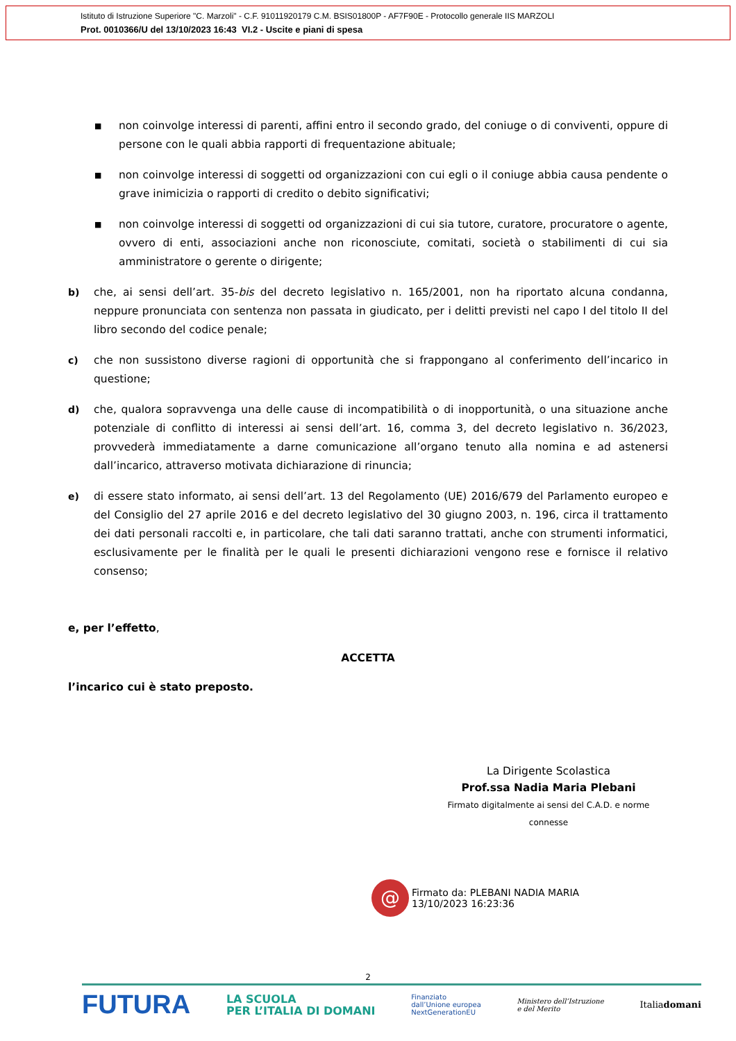Istituto di Istruzione Superiore "C. Marzoli" - C.F. 91011920179 C.M. BSIS01800P - AF7F90E - Protocollo generale IIS MARZOLI
Prot. 0010366/U del 13/10/2023 16:43 VI.2 - Uscite e piani di spesa
■
non coinvolge interessi di parenti, affini entro il secondo grado, del coniuge o di conviventi, oppure di persone con le quali abbia rapporti di frequentazione abituale;
■
non coinvolge interessi di soggetti od organizzazioni con cui egli o il coniuge abbia causa pendente o grave inimicizia o rapporti di credito o debito significativi;
■
non coinvolge interessi di soggetti od organizzazioni di cui sia tutore, curatore, procuratore o agente, ovvero di enti, associazioni anche non riconosciute, comitati, società o stabilimenti di cui sia amministratore o gerente o dirigente;
b) che, ai sensi dell’art. 35-bis del decreto legislativo n. 165/2001, non ha riportato alcuna condanna, neppure pronunciata con sentenza non passata in giudicato, per i delitti previsti nel capo I del titolo II del libro secondo del codice penale;
c) che non sussistono diverse ragioni di opportunità che si frappongano al conferimento dell’incarico in questione;
d) che, qualora sopravvenga una delle cause di incompatibilità o di inopportunità, o una situazione anche potenziale di conflitto di interessi ai sensi dell’art. 16, comma 3, del decreto legislativo n. 36/2023, provvederà immediatamente a darne comunicazione all’organo tenuto alla nomina e ad astenersi dall’incarico, attraverso motivata dichiarazione di rinuncia;
e) di essere stato informato, ai sensi dell’art. 13 del Regolamento (UE) 2016/679 del Parlamento europeo e del Consiglio del 27 aprile 2016 e del decreto legislativo del 30 giugno 2003, n. 196, circa il trattamento dei dati personali raccolti e, in particolare, che tali dati saranno trattati, anche con strumenti informatici, esclusivamente per le finalità per le quali le presenti dichiarazioni vengono rese e fornisce il relativo consenso;
e, per l’effetto,
ACCETTA
l’incarico cui è stato preposto.
La Dirigente Scolastica
Prof.ssa Nadia Maria Plebani
Firmato digitalmente ai sensi del C.A.D. e norme connesse
@
Firmato da: PLEBANI NADIA MARIA
13/10/2023 16:23:36
2
FUTURA LA SCUOLA
PER L’ITALIA DI DOMANI Finanziato
dall’Unione europea
NextGenerationEU Ministero dell’Istruzione
e del Merito Italiadomani